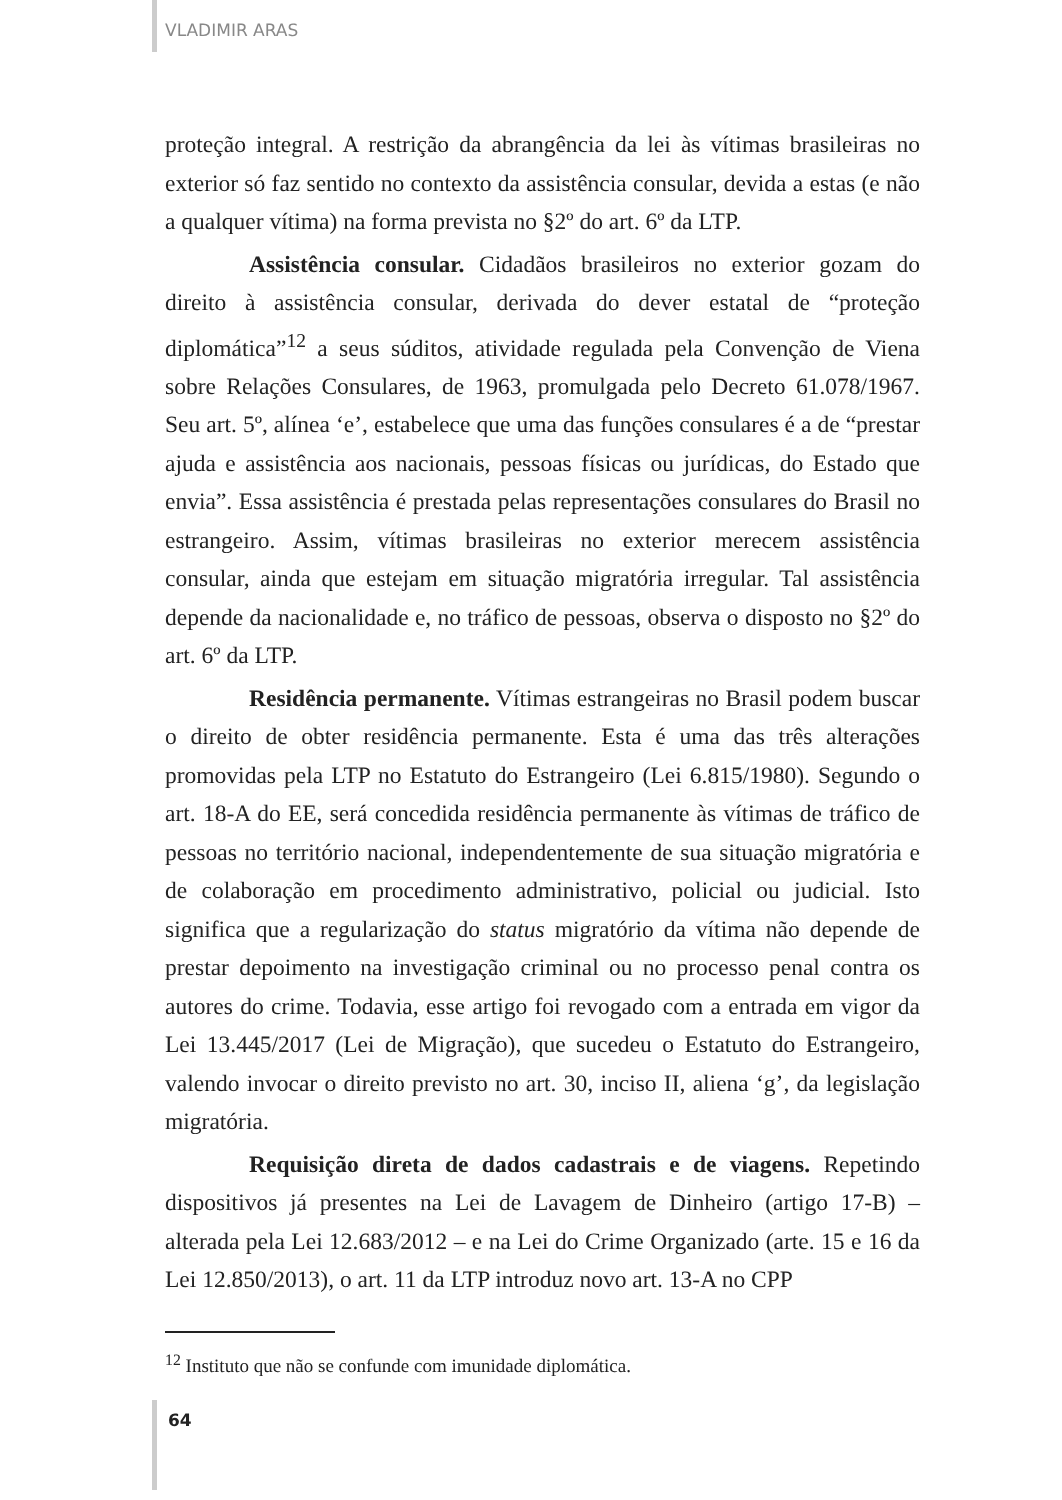VLADIMIR ARAS
proteção integral. A restrição da abrangência da lei às vítimas brasileiras no exterior só faz sentido no contexto da assistência consular, devida a estas (e não a qualquer vítima) na forma prevista no §2º do art. 6º da LTP.
Assistência consular. Cidadãos brasileiros no exterior gozam do direito à assistência consular, derivada do dever estatal de “proteção diplomática”<sup>12</sup> a seus súditos, atividade regulada pela Convenção de Viena sobre Relações Consulares, de 1963, promulgada pelo Decreto 61.078/1967. Seu art. 5º, alínea ‘e’, estabelece que uma das funções consulares é a de “prestar ajuda e assistência aos nacionais, pessoas físicas ou jurídicas, do Estado que envia”. Essa assistência é prestada pelas representações consulares do Brasil no estrangeiro. Assim, vítimas brasileiras no exterior merecem assistência consular, ainda que estejam em situação migratória irregular. Tal assistência depende da nacionalidade e, no tráfico de pessoas, observa o disposto no §2º do art. 6º da LTP.
Residência permanente. Vítimas estrangeiras no Brasil podem buscar o direito de obter residência permanente. Esta é uma das três alterações promovidas pela LTP no Estatuto do Estrangeiro (Lei 6.815/1980). Segundo o art. 18-A do EE, será concedida residência permanente às vítimas de tráfico de pessoas no território nacional, independentemente de sua situação migratória e de colaboração em procedimento administrativo, policial ou judicial. Isto significa que a regularização do status migratório da vítima não depende de prestar depoimento na investigação criminal ou no processo penal contra os autores do crime. Todavia, esse artigo foi revogado com a entrada em vigor da Lei 13.445/2017 (Lei de Migração), que sucedeu o Estatuto do Estrangeiro, valendo invocar o direito previsto no art. 30, inciso II, aliena ‘g’, da legislação migratória.
Requisição direta de dados cadastrais e de viagens. Repetindo dispositivos já presentes na Lei de Lavagem de Dinheiro (artigo 17-B) – alterada pela Lei 12.683/2012 – e na Lei do Crime Organizado (arte. 15 e 16 da Lei 12.850/2013), o art. 11 da LTP introduz novo art. 13-A no CPP
<sup>12</sup> Instituto que não se confunde com imunidade diplomática.
64